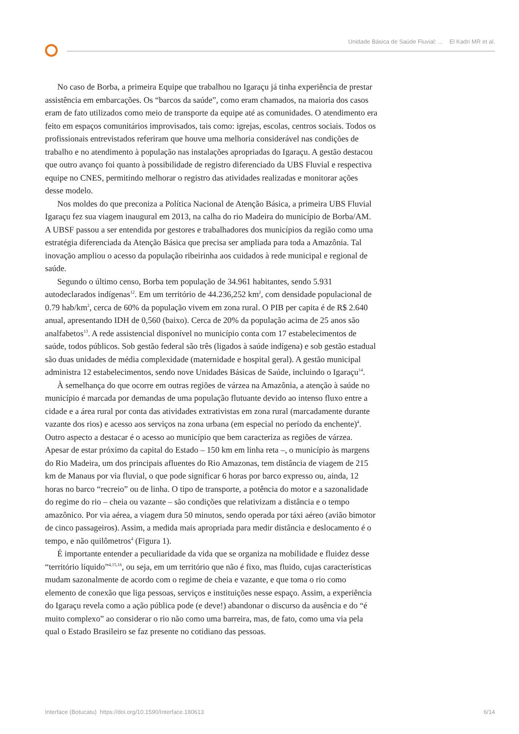Unidade Básica de Saúde Fluvial: ... El Kadri MR et al.
No caso de Borba, a primeira Equipe que trabalhou no Igaraçu já tinha experiência de prestar assistência em embarcações. Os “barcos da saúde”, como eram chamados, na maioria dos casos eram de fato utilizados como meio de transporte da equipe até as comunidades. O atendimento era feito em espaços comunitários improvisados, tais como: igrejas, escolas, centros sociais. Todos os profissionais entrevistados referiram que houve uma melhoria considerável nas condições de trabalho e no atendimento à população nas instalações apropriadas do Igaraçu. A gestão destacou que outro avanço foi quanto à possibilidade de registro diferenciado da UBS Fluvial e respectiva equipe no CNES, permitindo melhorar o registro das atividades realizadas e monitorar ações desse modelo.
Nos moldes do que preconiza a Política Nacional de Atenção Básica, a primeira UBS Fluvial Igaraçu fez sua viagem inaugural em 2013, na calha do rio Madeira do município de Borba/AM. A UBSF passou a ser entendida por gestores e trabalhadores dos municípios da região como uma estratégia diferenciada da Atenção Básica que precisa ser ampliada para toda a Amazônia. Tal inovação ampliou o acesso da população ribeirinha aos cuidados à rede municipal e regional de saúde.
Segundo o último censo, Borba tem população de 34.961 habitantes, sendo 5.931 autodeclarados indígenas<sup>12</sup>. Em um território de 44.236,252 km<sup>2</sup>, com densidade populacional de 0.79 hab/km<sup>2</sup>, cerca de 60% da população vivem em zona rural. O PIB per capita é de R$ 2.640 anual, apresentando IDH de 0,560 (baixo). Cerca de 20% da população acima de 25 anos são analfabetos<sup>13</sup>. A rede assistencial disponível no município conta com 17 estabelecimentos de saúde, todos públicos. Sob gestão federal são três (ligados à saúde indígena) e sob gestão estadual são duas unidades de média complexidade (maternidade e hospital geral). A gestão municipal administra 12 estabelecimentos, sendo nove Unidades Básicas de Saúde, incluindo o Igaraçu<sup>14</sup>.
À semelhança do que ocorre em outras regiões de várzea na Amazônia, a atenção à saúde no município é marcada por demandas de uma população flutuante devido ao intenso fluxo entre a cidade e a área rural por conta das atividades extrativistas em zona rural (marcadamente durante vazante dos rios) e acesso aos serviços na zona urbana (em especial no período da enchente)<sup>4</sup>. Outro aspecto a destacar é o acesso ao município que bem caracteriza as regiões de várzea. Apesar de estar próximo da capital do Estado – 150 km em linha reta –, o município às margens do Rio Madeira, um dos principais afluentes do Rio Amazonas, tem distância de viagem de 215 km de Manaus por via fluvial, o que pode significar 6 horas por barco expresso ou, ainda, 12 horas no barco “recreio” ou de linha. O tipo de transporte, a potência do motor e a sazonalidade do regime do rio – cheia ou vazante – são condições que relativizam a distância e o tempo amazônico. Por via aérea, a viagem dura 50 minutos, sendo operada por táxi aéreo (avião bimotor de cinco passageiros). Assim, a medida mais apropriada para medir distância e deslocamento é o tempo, e não quilômetros<sup>4</sup> (Figura 1).
É importante entender a peculiaridade da vida que se organiza na mobilidade e fluidez desse “território líquido”<sup>4,15,16</sup>, ou seja, em um território que não é fixo, mas fluido, cujas características mudam sazonalmente de acordo com o regime de cheia e vazante, e que toma o rio como elemento de conexão que liga pessoas, serviços e instituições nesse espaço. Assim, a experiência do Igaraçu revela como a ação pública pode (e deve!) abandonar o discurso da ausência e do “é muito complexo” ao considerar o rio não como uma barreira, mas, de fato, como uma via pela qual o Estado Brasileiro se faz presente no cotidiano das pessoas.
Interface (Botucatu) https://doi.org/10.1590/Interface.180613 6/14